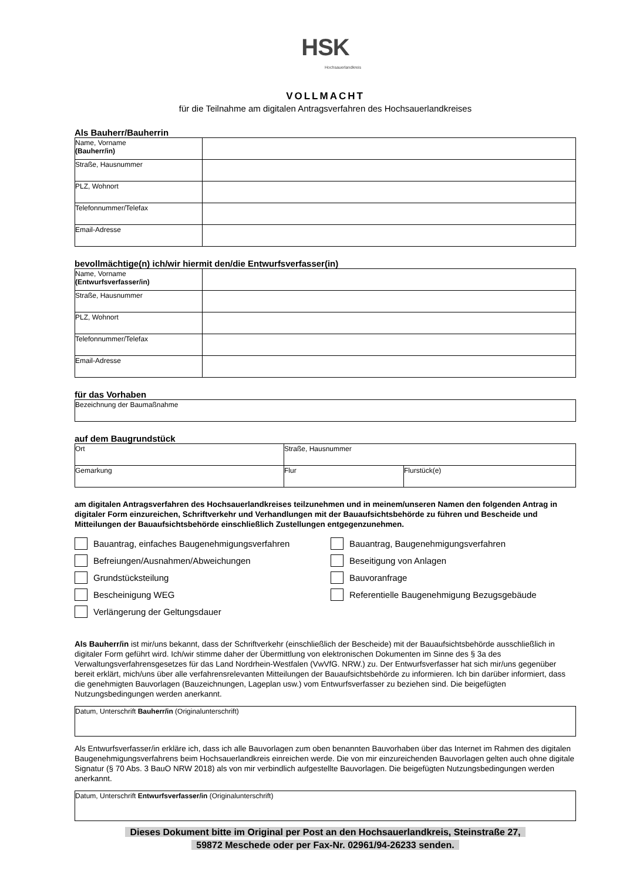HSK
Hochsauerlandkreis
VOLLMACHT
für die Teilnahme am digitalen Antragsverfahren des Hochsauerlandkreises
Als Bauherr/Bauherrin
| Name, Vorname (Bauherr/in) | |
| Straße, Hausnummer | |
| PLZ, Wohnort | |
| Telefonnummer/Telefax | |
| Email-Adresse | |
bevollmächtige(n) ich/wir hiermit den/die Entwurfsverfasser(in)
| Name, Vorname (Entwurfsverfasser/in) | |
| Straße, Hausnummer | |
| PLZ, Wohnort | |
| Telefonnummer/Telefax | |
| Email-Adresse | |
für das Vorhaben
| Bezeichnung der Baumaßnahme |
auf dem Baugrundstück
| Ort | Straße, Hausnummer | |
| Gemarkung | Flur | Flurstück(e) |
am digitalen Antragsverfahren des Hochsauerlandkreises teilzunehmen und in meinem/unseren Namen den folgenden Antrag in digitaler Form einzureichen, Schriftverkehr und Verhandlungen mit der Bauaufsichtsbehörde zu führen und Bescheide und Mitteilungen der Bauaufsichtsbehörde einschließlich Zustellungen entgegenzunehmen.
Bauantrag, einfaches Baugenehmigungsverfahren
Bauantrag, Baugenehmigungsverfahren
Befreiungen/Ausnahmen/Abweichungen
Beseitigung von Anlagen
Grundstücksteilung
Bauvoranfrage
Bescheinigung WEG
Referentielle Baugenehmigung Bezugsgebäude
Verlängerung der Geltungsdauer
Als Bauherr/in ist mir/uns bekannt, dass der Schriftverkehr (einschließlich der Bescheide) mit der Bauaufsichtsbehörde ausschließlich in digitaler Form geführt wird. Ich/wir stimme daher der Übermittlung von elektronischen Dokumenten im Sinne des § 3a des Verwaltungsverfahrensgesetzes für das Land Nordrhein-Westfalen (VwVfG. NRW.) zu. Der Entwurfsverfasser hat sich mir/uns gegenüber bereit erklärt, mich/uns über alle verfahrensrelevanten Mitteilungen der Bauaufsichtsbehörde zu informieren. Ich bin darüber informiert, dass die genehmigten Bauvorlagen (Bauzeichnungen, Lageplan usw.) vom Entwurfsverfasser zu beziehen sind. Die beigefügten Nutzungsbedingungen werden anerkannt.
| Datum, Unterschrift Bauherr/in (Originalunterschrift) |
Als Entwurfsverfasser/in erkläre ich, dass ich alle Bauvorlagen zum oben benannten Bauvorhaben über das Internet im Rahmen des digitalen Baugenehmigungsverfahrens beim Hochsauerlandkreis einreichen werde. Die von mir einzureichenden Bauvorlagen gelten auch ohne digitale Signatur (§ 70 Abs. 3 BauO NRW 2018) als von mir verbindlich aufgestellte Bauvorlagen. Die beigefügten Nutzungsbedingungen werden anerkannt.
| Datum, Unterschrift Entwurfsverfasser/in (Originalunterschrift) |
Dieses Dokument bitte im Original per Post an den Hochsauerlandkreis, Steinstraße 27,
59872 Meschede oder per Fax-Nr. 02961/94-26233 senden.